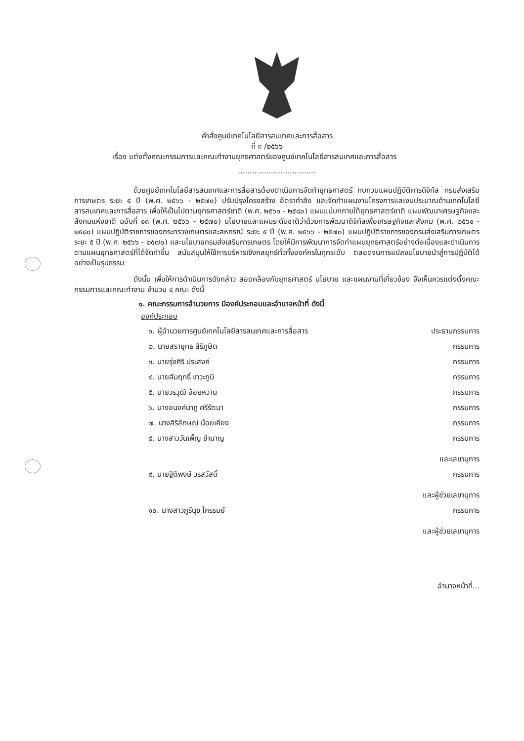คำสั่งศูนย์เทคโนโลยีสารสนเทศและการสื่อสาร
ที่ ๓ /๒๕๖๖
เรื่อง แต่งตั้งคณะกรรมการและคณะทำงานยุทธศาสตร์ของศูนย์เทคโนโลยีสารสนเทศและการสื่อสาร
.................................
ด้วยศูนย์เทคโนโลยีสารสนเทศและการสื่อสารต้องดำเนินการจัดทำยุทธศาสตร์ ทบทวนแผนปฏิบัติการดิจิทัล กรมส่งเสริมการเกษตร ระยะ ๕ ปี (พ.ศ. ๒๕๖๖ - ๒๕๗๐) ปรับปรุงโครงสร้าง อัตรากำลัง และจัดทำแผนงานโครงการและงบประมาณด้านเทคโนโลยีสารสนเทศและการสื่อสาร เพื่อให้เป็นไปตามยุทธศาสตร์ชาติ (พ.ศ. ๒๕๖๑ - ๒๕๘๐) แผนแม่บทภายใต้ยุทธศาสตร์ชาติ แผนพัฒนาเศรษฐกิจและสังคมแห่งชาติ ฉบับที่ ๑๓ (พ.ศ. ๒๕๖๖ – ๒๕๗๐) นโยบายและแผนระดับชาติว่าด้วยการพัฒนาดิจิทัลเพื่อเศรษฐกิจและสังคม (พ.ศ. ๒๕๖๑ - ๒๕๘๐) แผนปฏิบัติราชการของกระทรวงเกษตรและสหกรณ์ ระยะ ๕ ปี (พ.ศ. ๒๕๖๖ - ๒๕๗๐) แผนปฏิบัติราชการของกรมส่งเสริมการเกษตร ระยะ ๕ ปี (พ.ศ. ๒๕๖๖ - ๒๕๗๐) และนโยบายกรมส่งเสริมการเกษตร โดยให้มีการพัฒนาการจัดทำแผนยุทธศาสตร์อย่างต่อเนื่องและดำเนินการตามแผนยุทธศาสตร์ที่ได้จัดทำขึ้น สนับสนุนให้ใช้การบริหารเชิงกลยุทธ์ทั่วทั้งองค์กรในทุกระดับ ตลอดจนการแปลงนโยบายนำสู่การปฏิบัติได้อย่างเป็นรูปธรรม
ดังนั้น เพื่อให้การดำเนินการดังกล่าว สอดคล้องกับยุทธศาสตร์ นโยบาย และแผนงานที่เกี่ยวข้อง จึงเห็นควรแต่งตั้งคณะกรรมการและคณะทำงาน จำนวน ๔ คณะ ดังนี้
๑. คณะกรรมการอำนวยการ มีองค์ประกอบและอำนาจหน้าที่ ดังนี้
องค์ประกอบ
| ๑. ผู้อำนวยการศูนย์เทคโนโลยีสารสนเทศและการสื่อสาร | ประธานกรรมการ |
| ๒. นายสรายุทธ สิริภูษิต | กรรมการ |
| ๓. นายรุ่งศิริ ประสงค์ | กรรมการ |
| ๔. นายสัมฤทธิ์ เทวะภูมิ | กรรมการ |
| ๕. นายวรวุฒิ อ้อยหวาน | กรรมการ |
| ๖. นางอนงค์นาฏ ศรีรัตนา | กรรมการ |
| ๗. นางสิริลักษณ์ น้อยเคียง | กรรมการ |
| ๘. นางสาววันเพ็ญ ชำนาญ | กรรมการ และเลขานุการ |
| ๙. นายฐิติพงษ์ วรสวัสดิ์ | กรรมการ และผู้ช่วยเลขานุการ |
| ๑๐. นางสาวภูรีนุช ไกรรมย์ | กรรมการ และผู้ช่วยเลขานุการ |
อำนาจหน้าที่...